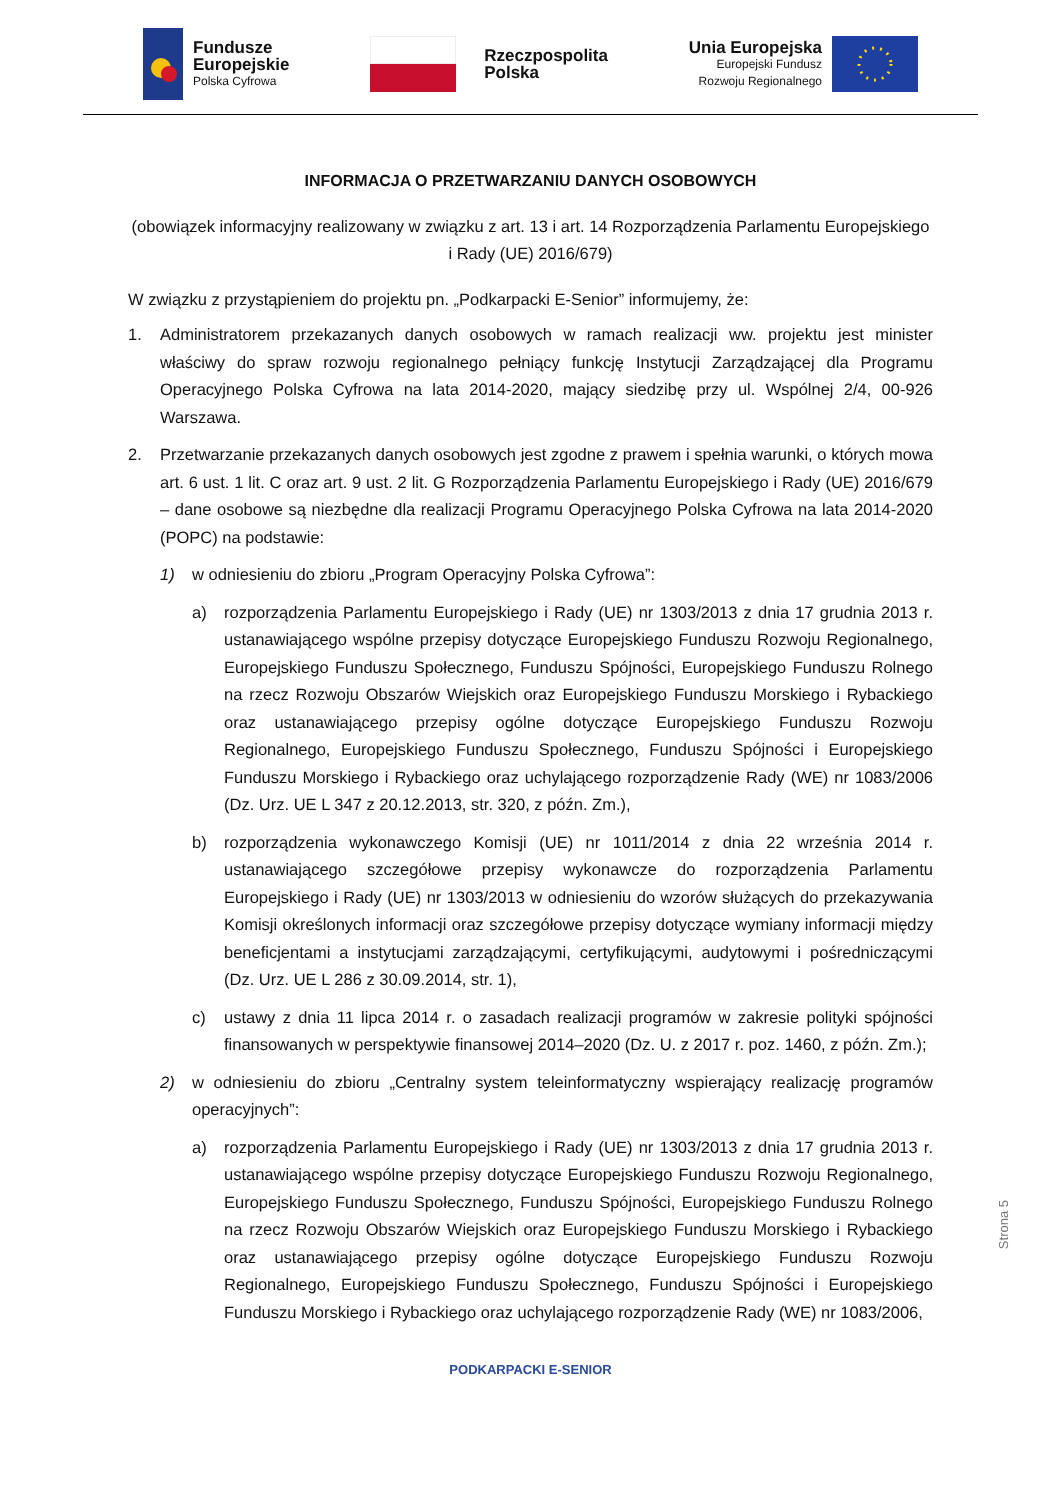Fundusze
Europejskie
Polska Cyfrowa
Rzeczpospolita
Polska
Unia Europejska
Europejski Fundusz
Rozwoju Regionalnego
INFORMACJA O PRZETWARZANIU DANYCH OSOBOWYCH
(obowiązek informacyjny realizowany w związku z art. 13 i art. 14 Rozporządzenia Parlamentu Europejskiego i Rady (UE) 2016/679)
W związku z przystąpieniem do projektu pn. „Podkarpacki E-Senior” informujemy, że:
1. Administratorem przekazanych danych osobowych w ramach realizacji ww. projektu jest minister właściwy do spraw rozwoju regionalnego pełniący funkcję Instytucji Zarządzającej dla Programu Operacyjnego Polska Cyfrowa na lata 2014-2020, mający siedzibę przy ul. Wspólnej 2/4, 00-926 Warszawa.
2. Przetwarzanie przekazanych danych osobowych jest zgodne z prawem i spełnia warunki, o których mowa art. 6 ust. 1 lit. C oraz art. 9 ust. 2 lit. G Rozporządzenia Parlamentu Europejskiego i Rady (UE) 2016/679 – dane osobowe są niezbędne dla realizacji Programu Operacyjnego Polska Cyfrowa na lata 2014-2020 (POPC) na podstawie:
1) w odniesieniu do zbioru „Program Operacyjny Polska Cyfrowa”:
a) rozporządzenia Parlamentu Europejskiego i Rady (UE) nr 1303/2013 z dnia 17 grudnia 2013 r. ustanawiającego wspólne przepisy dotyczące Europejskiego Funduszu Rozwoju Regionalnego, Europejskiego Funduszu Społecznego, Funduszu Spójności, Europejskiego Funduszu Rolnego na rzecz Rozwoju Obszarów Wiejskich oraz Europejskiego Funduszu Morskiego i Rybackiego oraz ustanawiającego przepisy ogólne dotyczące Europejskiego Funduszu Rozwoju Regionalnego, Europejskiego Funduszu Społecznego, Funduszu Spójności i Europejskiego Funduszu Morskiego i Rybackiego oraz uchylającego rozporządzenie Rady (WE) nr 1083/2006 (Dz. Urz. UE L 347 z 20.12.2013, str. 320, z późn. Zm.),
b) rozporządzenia wykonawczego Komisji (UE) nr 1011/2014 z dnia 22 września 2014 r. ustanawiającego szczegółowe przepisy wykonawcze do rozporządzenia Parlamentu Europejskiego i Rady (UE) nr 1303/2013 w odniesieniu do wzorów służących do przekazywania Komisji określonych informacji oraz szczegółowe przepisy dotyczące wymiany informacji między beneficjentami a instytucjami zarządzającymi, certyfikującymi, audytowymi i pośredniczącymi (Dz. Urz. UE L 286 z 30.09.2014, str. 1),
c) ustawy z dnia 11 lipca 2014 r. o zasadach realizacji programów w zakresie polityki spójności finansowanych w perspektywie finansowej 2014–2020 (Dz. U. z 2017 r. poz. 1460, z późn. Zm.);
2) w odniesieniu do zbioru „Centralny system teleinformatyczny wspierający realizację programów operacyjnych”:
a) rozporządzenia Parlamentu Europejskiego i Rady (UE) nr 1303/2013 z dnia 17 grudnia 2013 r. ustanawiającego wspólne przepisy dotyczące Europejskiego Funduszu Rozwoju Regionalnego, Europejskiego Funduszu Społecznego, Funduszu Spójności, Europejskiego Funduszu Rolnego na rzecz Rozwoju Obszarów Wiejskich oraz Europejskiego Funduszu Morskiego i Rybackiego oraz ustanawiającego przepisy ogólne dotyczące Europejskiego Funduszu Rozwoju Regionalnego, Europejskiego Funduszu Społecznego, Funduszu Spójności i Europejskiego Funduszu Morskiego i Rybackiego oraz uchylającego rozporządzenie Rady (WE) nr 1083/2006,
PODKARPACKI E-SENIOR
Strona 5